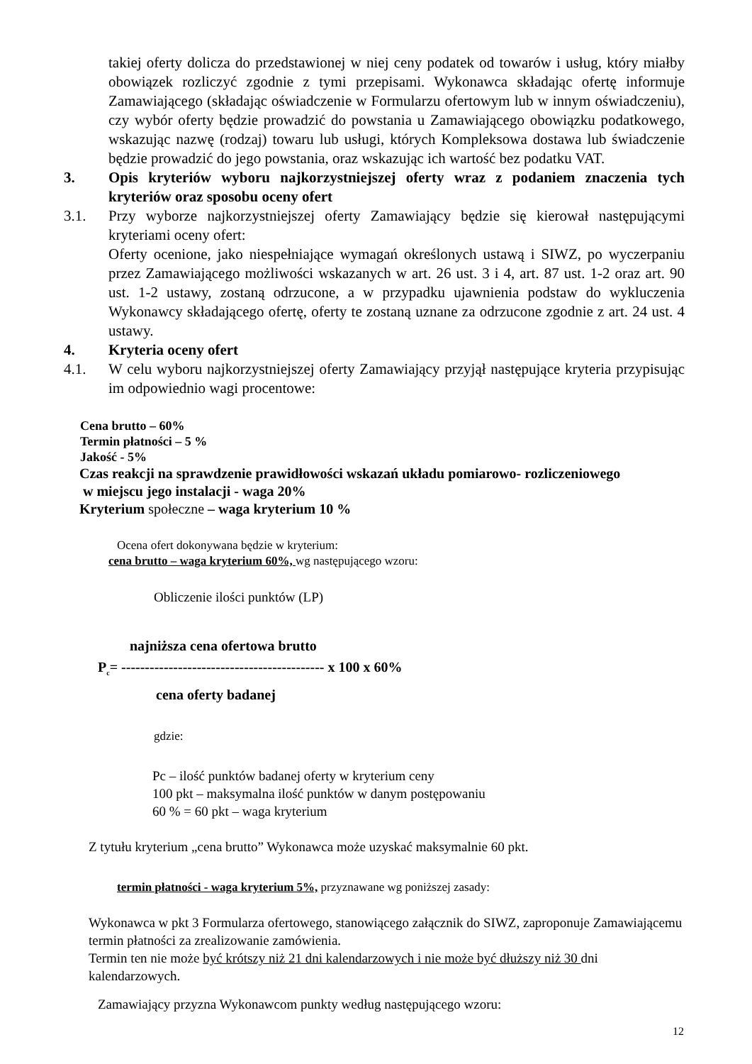takiej oferty dolicza do przedstawionej w niej ceny podatek od towarów i usług, który miałby obowiązek rozliczyć zgodnie z tymi przepisami. Wykonawca składając ofertę informuje Zamawiającego (składając oświadczenie w Formularzu ofertowym lub w innym oświadczeniu), czy wybór oferty będzie prowadzić do powstania u Zamawiającego obowiązku podatkowego, wskazując nazwę (rodzaj) towaru lub usługi, których Kompleksowa dostawa lub świadczenie będzie prowadzić do jego powstania, oraz wskazując ich wartość bez podatku VAT.
3. Opis kryteriów wyboru najkorzystniejszej oferty wraz z podaniem znaczenia tych kryteriów oraz sposobu oceny ofert
3.1. Przy wyborze najkorzystniejszej oferty Zamawiający będzie się kierował następującymi kryteriami oceny ofert:
Oferty ocenione, jako niespełniające wymagań określonych ustawą i SIWZ, po wyczerpaniu przez Zamawiającego możliwości wskazanych w art. 26 ust. 3 i 4, art. 87 ust. 1-2 oraz art. 90 ust. 1-2 ustawy, zostaną odrzucone, a w przypadku ujawnienia podstaw do wykluczenia Wykonawcy składającego ofertę, oferty te zostaną uznane za odrzucone zgodnie z art. 24 ust. 4 ustawy.
4. Kryteria oceny ofert
4.1. W celu wyboru najkorzystniejszej oferty Zamawiający przyjął następujące kryteria przypisując im odpowiednio wagi procentowe:
Cena brutto – 60%
Termin płatności – 5 %
Jakość - 5%
Czas reakcji na sprawdzenie prawidłowości wskazań układu pomiarowo- rozliczeniowego
w miejscu jego instalacji - waga 20%
Kryterium społeczne – waga kryterium 10 %
Ocena ofert dokonywana będzie w kryterium:
cena brutto – waga kryterium 60%, wg następującego wzoru:
Obliczenie ilości punktów (LP)
najniższa cena ofertowa brutto
P<sub>c</sub>= ------------------------------------------- x 100 x 60%
cena oferty badanej
gdzie:
Pc – ilość punktów badanej oferty w kryterium ceny
100 pkt – maksymalna ilość punktów w danym postępowaniu
60 % = 60 pkt – waga kryterium
Z tytułu kryterium „cena brutto” Wykonawca może uzyskać maksymalnie 60 pkt.
termin płatności - waga kryterium 5%, przyznawane wg poniższej zasady:
Wykonawca w pkt 3 Formularza ofertowego, stanowiącego załącznik do SIWZ, zaproponuje Zamawiającemu termin płatności za zrealizowanie zamówienia.
Termin ten nie może być krótszy niż 21 dni kalendarzowych i nie może być dłuższy niż 30 dni kalendarzowych.
Zamawiający przyzna Wykonawcom punkty według następującego wzoru:
12